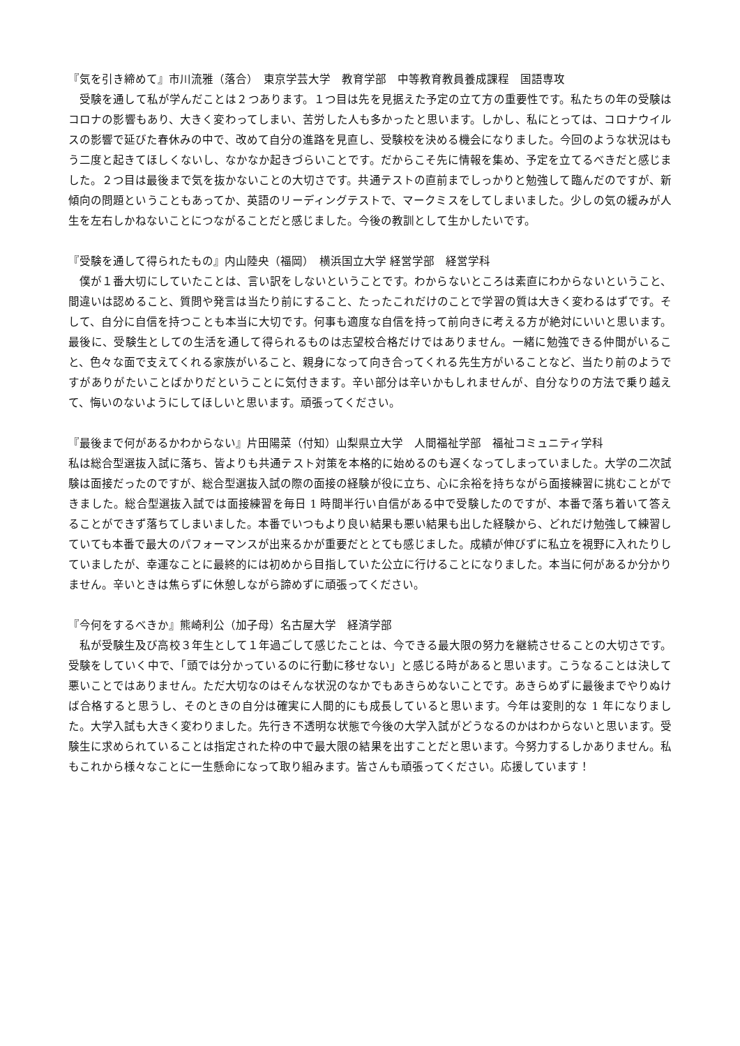『気を引き締めて』市川流雅（落合）　東京学芸大学　教育学部　中等教育教員養成課程　国語専攻
　受験を通して私が学んだことは２つあります。１つ目は先を見据えた予定の立て方の重要性です。私たちの年の受験はコロナの影響もあり、大きく変わってしまい、苦労した人も多かったと思います。しかし、私にとっては、コロナウイルスの影響で延びた春休みの中で、改めて自分の進路を見直し、受験校を決める機会になりました。今回のような状況はもう二度と起きてほしくないし、なかなか起きづらいことです。だからこそ先に情報を集め、予定を立てるべきだと感じました。２つ目は最後まで気を抜かないことの大切さです。共通テストの直前までしっかりと勉強して臨んだのですが、新傾向の問題ということもあってか、英語のリーディングテストで、マークミスをしてしまいました。少しの気の緩みが人生を左右しかねないことにつながることだと感じました。今後の教訓として生かしたいです。
『受験を通して得られたもの』内山陸央（福岡）　横浜国立大学 経営学部　経営学科
　僕が１番大切にしていたことは、言い訳をしないということです。わからないところは素直にわからないということ、間違いは認めること、質問や発言は当たり前にすること、たったこれだけのことで学習の質は大きく変わるはずです。そして、自分に自信を持つことも本当に大切です。何事も適度な自信を持って前向きに考える方が絶対にいいと思います。最後に、受験生としての生活を通して得られるものは志望校合格だけではありません。一緒に勉強できる仲間がいること、色々な面で支えてくれる家族がいること、親身になって向き合ってくれる先生方がいることなど、当たり前のようですがありがたいことばかりだということに気付きます。辛い部分は辛いかもしれませんが、自分なりの方法で乗り越えて、悔いのないようにしてほしいと思います。頑張ってください。
『最後まで何があるかわからない』片田陽菜（付知）山梨県立大学　人間福祉学部　福祉コミュニティ学科
私は総合型選抜入試に落ち、皆よりも共通テスト対策を本格的に始めるのも遅くなってしまっていました。大学の二次試験は面接だったのですが、総合型選抜入試の際の面接の経験が役に立ち、心に余裕を持ちながら面接練習に挑むことができました。総合型選抜入試では面接練習を毎日 1 時間半行い自信がある中で受験したのですが、本番で落ち着いて答えることができず落ちてしまいました。本番でいつもより良い結果も悪い結果も出した経験から、どれだけ勉強して練習していても本番で最大のパフォーマンスが出来るかが重要だととても感じました。成績が伸びずに私立を視野に入れたりしていましたが、幸運なことに最終的には初めから目指していた公立に行けることになりました。本当に何があるか分かりません。辛いときは焦らずに休憩しながら諦めずに頑張ってください。
『今何をするべきか』熊崎利公（加子母）名古屋大学　経済学部
　私が受験生及び高校３年生として１年過ごして感じたことは、今できる最大限の努力を継続させることの大切さです。受験をしていく中で、「頭では分かっているのに行動に移せない」と感じる時があると思います。こうなることは決して悪いことではありません。ただ大切なのはそんな状況のなかでもあきらめないことです。あきらめずに最後までやりぬけば合格すると思うし、そのときの自分は確実に人間的にも成長していると思います。今年は変則的な 1 年になりました。大学入試も大きく変わりました。先行き不透明な状態で今後の大学入試がどうなるのかはわからないと思います。受験生に求められていることは指定された枠の中で最大限の結果を出すことだと思います。今努力するしかありません。私もこれから様々なことに一生懸命になって取り組みます。皆さんも頑張ってください。応援しています！